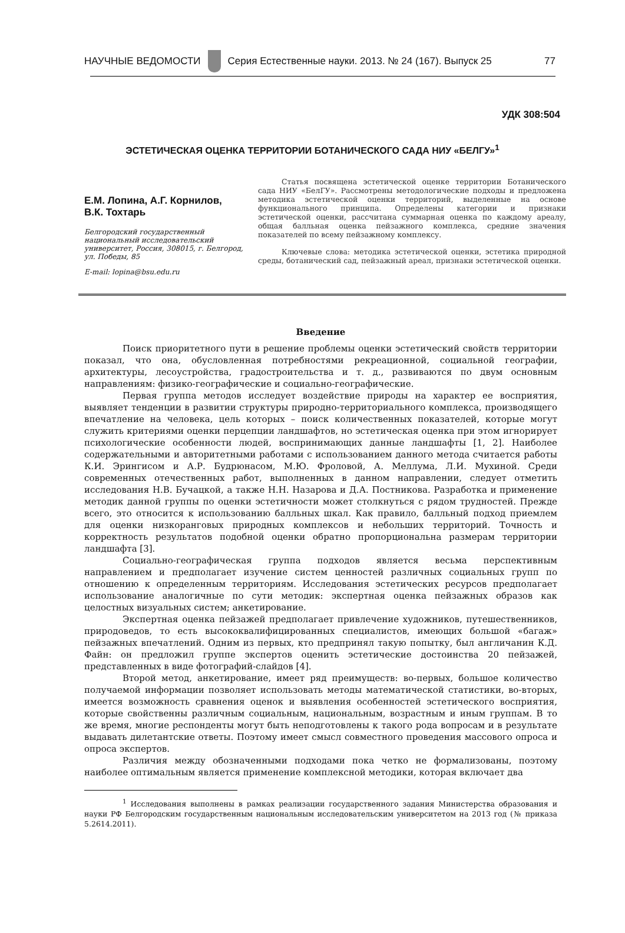НАУЧНЫЕ ВЕДОМОСТИ
Серия Естественные науки. 2013. № 24 (167). Выпуск 25 77
УДК 308:504
ЭСТЕТИЧЕСКАЯ ОЦЕНКА ТЕРРИТОРИИ БОТАНИЧЕСКОГО САДА НИУ «БЕЛГУ»<sup>1</sup>
Е.М. Лопина, А.Г. Корнилов,
В.К. Тохтарь
Белгородский государственный национальный исследовательский университет, Россия, 308015, г. Белгород, ул. Победы, 85
E-mail: lopina@bsu.edu.ru
Статья посвящена эстетической оценке территории Ботанического сада НИУ «БелГУ». Рассмотрены методологические подходы и предложена методика эстетической оценки территорий, выделенные на основе функционального принципа. Определены категории и признаки эстетической оценки, рассчитана суммарная оценка по каждому ареалу, общая балльная оценка пейзажного комплекса, средние значения показателей по всему пейзажному комплексу.
Ключевые слова: методика эстетической оценки, эстетика природной среды, ботанический сад, пейзажный ареал, признаки эстетической оценки.
Введение
Поиск приоритетного пути в решение проблемы оценки эстетический свойств территории показал, что она, обусловленная потребностями рекреационной, социальной географии, архитектуры, лесоустройства, градостроительства и т. д., развиваются по двум основным направлениям: физико-географические и социально-географические.
Первая группа методов исследует воздействие природы на характер ее восприятия, выявляет тенденции в развитии структуры природно-территориального комплекса, производящего впечатление на человека, цель которых – поиск количественных показателей, которые могут служить критериями оценки перцепции ландшафтов, но эстетическая оценка при этом игнорирует психологические особенности людей, воспринимающих данные ландшафты [1, 2]. Наиболее содержательными и авторитетными работами с использованием данного метода считается работы К.И. Эрингисом и А.Р. Будрюнасом, М.Ю. Фроловой, А. Меллума, Л.И. Мухиной. Среди современных отечественных работ, выполненных в данном направлении, следует отметить исследования Н.В. Бучацкой, а также Н.Н. Назарова и Д.А. Постникова. Разработка и применение методик данной группы по оценки эстетичности может столкнуться с рядом трудностей. Прежде всего, это относится к использованию балльных шкал. Как правило, балльный подход приемлем для оценки низкоранговых природных комплексов и небольших территорий. Точность и корректность результатов подобной оценки обратно пропорциональна размерам территории ландшафта [3].
Социально-географическая группа подходов является весьма перспективным направлением и предполагает изучение систем ценностей различных социальных групп по отношению к определенным территориям. Исследования эстетических ресурсов предполагает использование аналогичные по сути методик: экспертная оценка пейзажных образов как целостных визуальных систем; анкетирование.
Экспертная оценка пейзажей предполагает привлечение художников, путешественников, природоведов, то есть высококвалифицированных специалистов, имеющих большой «багаж» пейзажных впечатлений. Одним из первых, кто предпринял такую попытку, был англичанин К.Д. Файн: он предложил группе экспертов оценить эстетические достоинства 20 пейзажей, представленных в виде фотографий-слайдов [4].
Второй метод, анкетирование, имеет ряд преимуществ: во-первых, большое количество получаемой информации позволяет использовать методы математической статистики, во-вторых, имеется возможность сравнения оценок и выявления особенностей эстетического восприятия, которые свойственны различным социальным, национальным, возрастным и иным группам. В то же время, многие респонденты могут быть неподготовлены к такого рода вопросам и в результате выдавать дилетантские ответы. Поэтому имеет смысл совместного проведения массового опроса и опроса экспертов.
Различия между обозначенными подходами пока четко не формализованы, поэтому наиболее оптимальным является применение комплексной методики, которая включает два
<sup>1</sup> Исследования выполнены в рамках реализации государственного задания Министерства образования и науки РФ Белгородским государственным национальным исследовательским университетом на 2013 год (№ приказа 5.2614.2011).